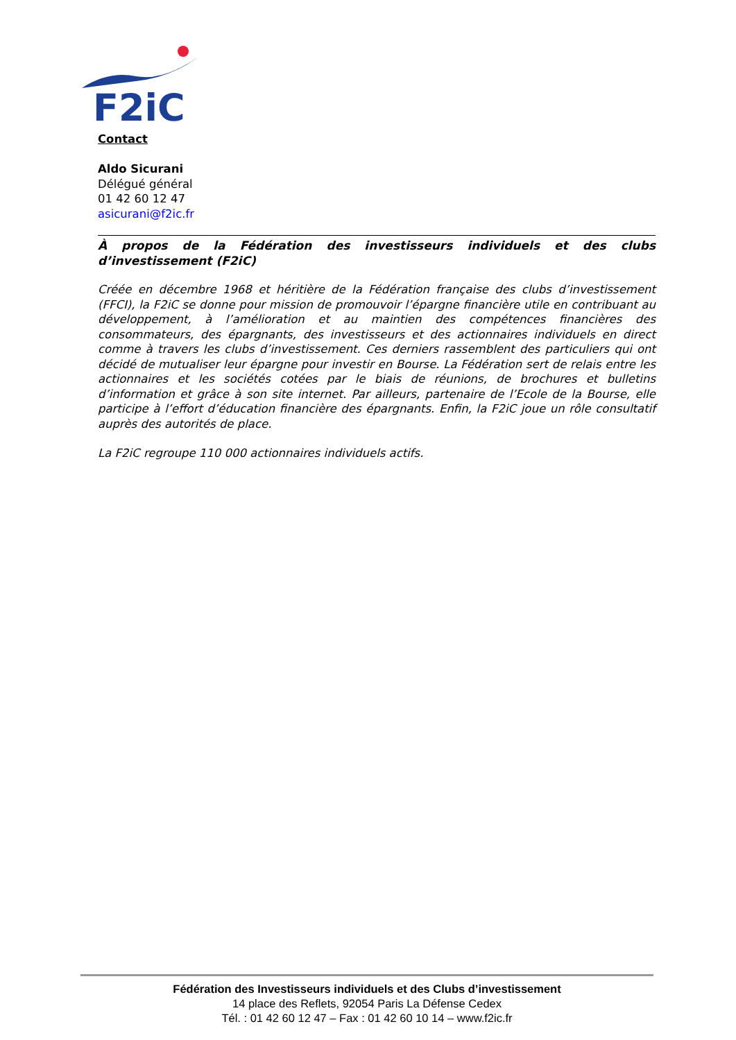F2iC
Contact
Aldo Sicurani
Délégué général
01 42 60 12 47
asicurani@f2ic.fr
À propos de la Fédération des investisseurs individuels et des clubs d’investissement (F2iC)
Créée en décembre 1968 et héritière de la Fédération française des clubs d’investissement (FFCI), la F2iC se donne pour mission de promouvoir l’épargne financière utile en contribuant au développement, à l’amélioration et au maintien des compétences financières des consommateurs, des épargnants, des investisseurs et des actionnaires individuels en direct comme à travers les clubs d’investissement. Ces derniers rassemblent des particuliers qui ont décidé de mutualiser leur épargne pour investir en Bourse. La Fédération sert de relais entre les actionnaires et les sociétés cotées par le biais de réunions, de brochures et bulletins d’information et grâce à son site internet. Par ailleurs, partenaire de l’Ecole de la Bourse, elle participe à l’effort d’éducation financière des épargnants. Enfin, la F2iC joue un rôle consultatif auprès des autorités de place.
La F2iC regroupe 110 000 actionnaires individuels actifs.
Fédération des Investisseurs individuels et des Clubs d’investissement
14 place des Reflets, 92054 Paris La Défense Cedex
Tél. : 01 42 60 12 47 – Fax : 01 42 60 10 14 – www.f2ic.fr